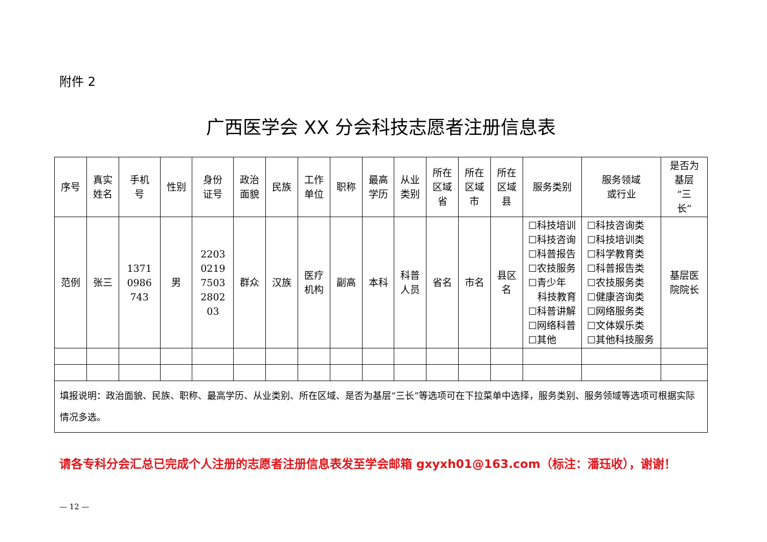附件 2
广西医学会 XX 分会科技志愿者注册信息表
| 序号 | 真实 姓名 | 手机 号 | 性别 | 身份 证号 | 政治 面貌 | 民族 | 工作 单位 | 职称 | 最高 学历 | 从业 类别 | 所在 区域 省 | 所在 区域 市 | 所在 区域 县 | 服务类别 | 服务领域 或行业 | 是否为 基层 “三 长” |
| --- | --- | --- | --- | --- | --- | --- | --- | --- | --- | --- | --- | --- | --- | --- | --- | --- |
| 范例 | 张三 | 1371 0986 743 | 男 | 2203 0219 7503 2802 03 | 群众 | 汉族 | 医疗 机构 | 副高 | 本科 | 科普 人员 | 省名 | 市名 | 县区 名 | ☐科技培训 ☐科技咨询 ☐科普报告 ☐农技服务 ☐青少年 科技教育 ☐科普讲解 ☐网络科普 ☐其他 | ☐科技咨询类 ☐科技培训类 ☐科学教育类 ☐科普报告类 ☐农技服务类 ☐健康咨询类 ☐网络服务类 ☐文体娱乐类 ☐其他科技服务 | 基层医 院院长 |
| 填报说明：政治面貌、民族、职称、最高学历、从业类别、所在区域、是否为基层“三长”等选项可在下拉菜单中选择，服务类别、服务领域等选项可根据实际情况多选。 | | | | | | | | | | | | | | | | |
请各专科分会汇总已完成个人注册的志愿者注册信息表发至学会邮箱 gxyxh01@163.com（标注：潘珏收），谢谢！
— 12 —